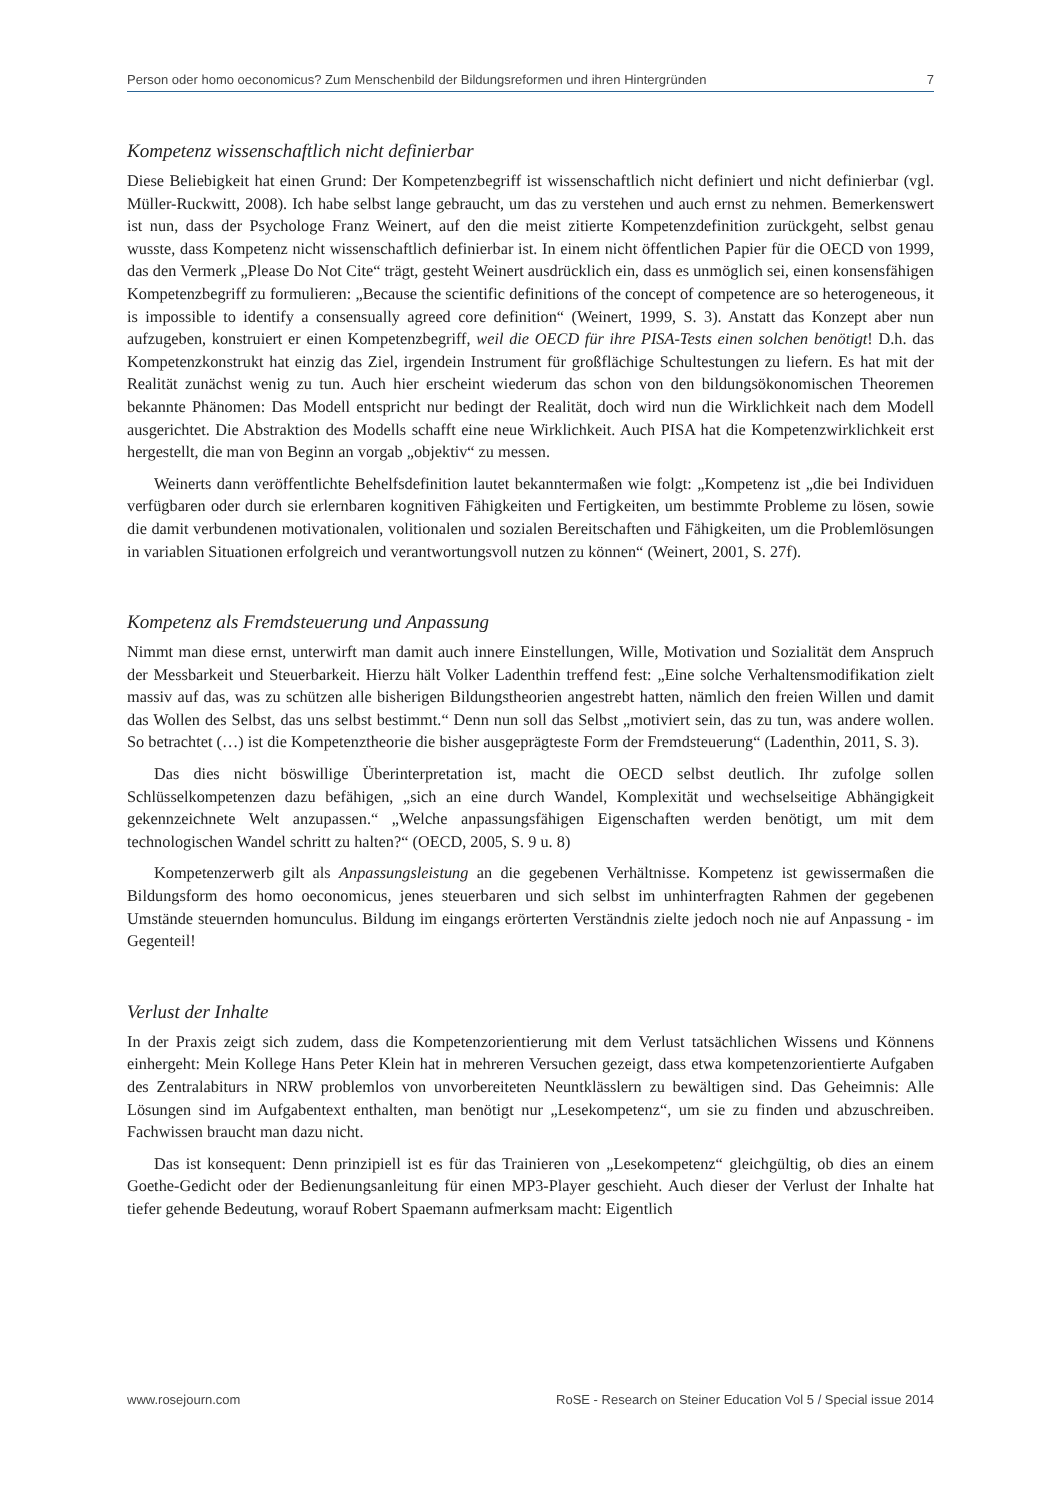Person oder homo oeconomicus? Zum Menschenbild der Bildungsreformen und ihren Hintergründen 7
Kompetenz wissenschaftlich nicht definierbar
Diese Beliebigkeit hat einen Grund: Der Kompetenzbegriff ist wissenschaftlich nicht definiert und nicht definierbar (vgl. Müller-Ruckwitt, 2008). Ich habe selbst lange gebraucht, um das zu verstehen und auch ernst zu nehmen. Bemerkenswert ist nun, dass der Psychologe Franz Weinert, auf den die meist zitierte Kompetenzdefinition zurückgeht, selbst genau wusste, dass Kompetenz nicht wissenschaftlich definierbar ist. In einem nicht öffentlichen Papier für die OECD von 1999, das den Vermerk „Please Do Not Cite“ trägt, gesteht Weinert ausdrücklich ein, dass es unmöglich sei, einen konsensfähigen Kompetenzbegriff zu formulieren: „Because the scientific definitions of the concept of competence are so heterogeneous, it is impossible to identify a consensually agreed core definition“ (Weinert, 1999, S. 3). Anstatt das Konzept aber nun aufzugeben, konstruiert er einen Kompetenzbegriff, weil die OECD für ihre PISA-Tests einen solchen benötigt! D.h. das Kompetenzkonstrukt hat einzig das Ziel, irgendein Instrument für großflächige Schultestungen zu liefern. Es hat mit der Realität zunächst wenig zu tun. Auch hier erscheint wiederum das schon von den bildungsökonomischen Theoremen bekannte Phänomen: Das Modell entspricht nur bedingt der Realität, doch wird nun die Wirklichkeit nach dem Modell ausgerichtet. Die Abstraktion des Modells schafft eine neue Wirklichkeit. Auch PISA hat die Kompetenzwirklichkeit erst hergestellt, die man von Beginn an vorgab „objektiv“ zu messen.
Weinerts dann veröffentlichte Behelfsdefinition lautet bekanntermaßen wie folgt: „Kompetenz ist „die bei Individuen verfügbaren oder durch sie erlernbaren kognitiven Fähigkeiten und Fertigkeiten, um bestimmte Probleme zu lösen, sowie die damit verbundenen motivationalen, volitionalen und sozialen Bereitschaften und Fähigkeiten, um die Problemlösungen in variablen Situationen erfolgreich und verantwortungsvoll nutzen zu können“ (Weinert, 2001, S. 27f).
Kompetenz als Fremdsteuerung und Anpassung
Nimmt man diese ernst, unterwirft man damit auch innere Einstellungen, Wille, Motivation und Sozialität dem Anspruch der Messbarkeit und Steuerbarkeit. Hierzu hält Volker Ladenthin treffend fest: „Eine solche Verhaltensmodifikation zielt massiv auf das, was zu schützen alle bisherigen Bildungstheorien angestrebt hatten, nämlich den freien Willen und damit das Wollen des Selbst, das uns selbst bestimmt.“ Denn nun soll das Selbst „motiviert sein, das zu tun, was andere wollen. So betrachtet (…) ist die Kompetenztheorie die bisher ausgeprägteste Form der Fremdsteuerung“ (Ladenthin, 2011, S. 3).
Das dies nicht böswillige Überinterpretation ist, macht die OECD selbst deutlich. Ihr zufolge sollen Schlüsselkompetenzen dazu befähigen, „sich an eine durch Wandel, Komplexität und wechselseitige Abhängigkeit gekennzeichnete Welt anzupassen.“ „Welche anpassungsfähigen Eigenschaften werden benötigt, um mit dem technologischen Wandel schritt zu halten?“ (OECD, 2005, S. 9 u. 8)
Kompetenzerwerb gilt als Anpassungsleistung an die gegebenen Verhältnisse. Kompetenz ist gewissermaßen die Bildungsform des homo oeconomicus, jenes steuerbaren und sich selbst im unhinterfragten Rahmen der gegebenen Umstände steuernden homunculus. Bildung im eingangs erörterten Verständnis zielte jedoch noch nie auf Anpassung - im Gegenteil!
Verlust der Inhalte
In der Praxis zeigt sich zudem, dass die Kompetenzorientierung mit dem Verlust tatsächlichen Wissens und Könnens einhergeht: Mein Kollege Hans Peter Klein hat in mehreren Versuchen gezeigt, dass etwa kompetenzorientierte Aufgaben des Zentralabiturs in NRW problemlos von unvorbereiteten Neuntklässlern zu bewältigen sind. Das Geheimnis: Alle Lösungen sind im Aufgabentext enthalten, man benötigt nur „Lesekompetenz“, um sie zu finden und abzuschreiben. Fachwissen braucht man dazu nicht.
Das ist konsequent: Denn prinzipiell ist es für das Trainieren von „Lesekompetenz“ gleichgültig, ob dies an einem Goethe-Gedicht oder der Bedienungsanleitung für einen MP3-Player geschieht. Auch dieser der Verlust der Inhalte hat tiefer gehende Bedeutung, worauf Robert Spaemann aufmerksam macht: Eigentlich
www.rosejourn.com RoSE - Research on Steiner Education Vol 5 / Special issue 2014